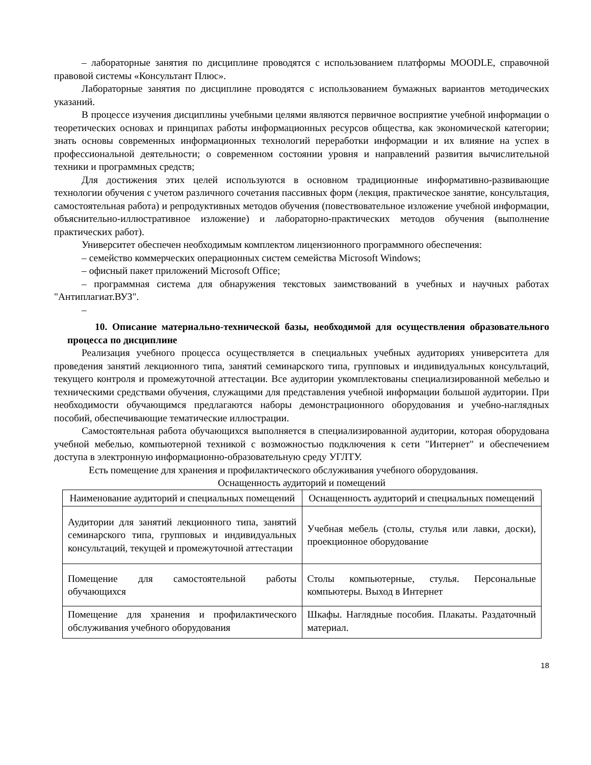– лабораторные занятия по дисциплине проводятся с использованием платформы MOODLE, справочной правовой системы «Консультант Плюс».
Лабораторные занятия по дисциплине проводятся с использованием бумажных вариантов методических указаний.
В процессе изучения дисциплины учебными целями являются первичное восприятие учебной информации о теоретических основах и принципах работы информационных ресурсов общества, как экономической категории; знать основы современных информационных технологий переработки информации и их влияние на успех в профессиональной деятельности; о современном состоянии уровня и направлений развития вычислительной техники и программных средств;
Для достижения этих целей используются в основном традиционные информативно-развивающие технологии обучения с учетом различного сочетания пассивных форм (лекция, практическое занятие, консультация, самостоятельная работа) и репродуктивных методов обучения (повествовательное изложение учебной информации, объяснительно-иллюстративное изложение) и лабораторно-практических методов обучения (выполнение практических работ).
Университет обеспечен необходимым комплектом лицензионного программного обеспечения:
– семейство коммерческих операционных систем семейства Microsoft Windows;
– офисный пакет приложений Microsoft Office;
– программная система для обнаружения текстовых заимствований в учебных и научных работах "Антиплагиат.ВУЗ".
–
10. Описание материально-технической базы, необходимой для осуществления образовательного процесса по дисциплине
Реализация учебного процесса осуществляется в специальных учебных аудиториях университета для проведения занятий лекционного типа, занятий семинарского типа, групповых и индивидуальных консультаций, текущего контроля и промежуточной аттестации. Все аудитории укомплектованы специализированной мебелью и техническими средствами обучения, служащими для представления учебной информации большой аудитории. При необходимости обучающимся предлагаются наборы демонстрационного оборудования и учебно-наглядных пособий, обеспечивающие тематические иллюстрации.
Самостоятельная работа обучающихся выполняется в специализированной аудитории, которая оборудована учебной мебелью, компьютерной техникой с возможностью подключения к сети "Интернет" и обеспечением доступа в электронную информационно-образовательную среду УГЛТУ.
Есть помещение для хранения и профилактического обслуживания учебного оборудования.
Оснащенность аудиторий и помещений
| Наименование аудиторий и специальных помещений | Оснащенность аудиторий и специальных помещений |
| --- | --- |
| Аудитории для занятий лекционного типа, занятий семинарского типа, групповых и индивидуальных консультаций, текущей и промежуточной аттестации | Учебная мебель (столы, стулья или лавки, доски), проекционное оборудование |
| Помещение для самостоятельной работы обучающихся | Столы компьютерные, стулья. Персональные компьютеры. Выход в Интернет |
| Помещение для хранения и профилактического обслуживания учебного оборудования | Шкафы. Наглядные пособия. Плакаты. Раздаточный материал. |
18